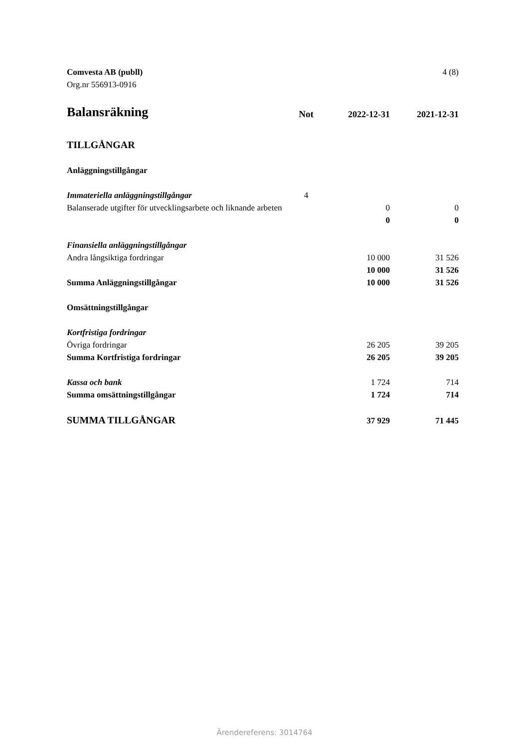4 (8) Comvesta AB (publl)
Org.nr 556913-0916
| Balansräkning | Not | 2022-12-31 | 2021-12-31 |
| --- | --- | --- | --- |
| TILLGÅNGAR | | | |
| Anläggningstillgångar | | | |
| Immateriella anläggningstillgångar | 4 | | |
| Balanserade utgifter för utvecklingsarbete och liknande arbeten | | 0 | 0 |
| | | 0 | 0 |
| Finansiella anläggningstillgångar | | | |
| Andra långsiktiga fordringar | | 10 000 | 31 526 |
| | | 10 000 | 31 526 |
| Summa Anläggningstillgångar | | 10 000 | 31 526 |
| Omsättningstillgångar | | | |
| Kortfristiga fordringar | | | |
| Övriga fordringar | | 26 205 | 39 205 |
| Summa Kortfristiga fordringar | | 26 205 | 39 205 |
| Kassa och bank | | 1 724 | 714 |
| Summa omsättningstillgångar | | 1 724 | 714 |
| SUMMA TILLGÅNGAR | | 37 929 | 71 445 |
Ärendereferens: 3014764